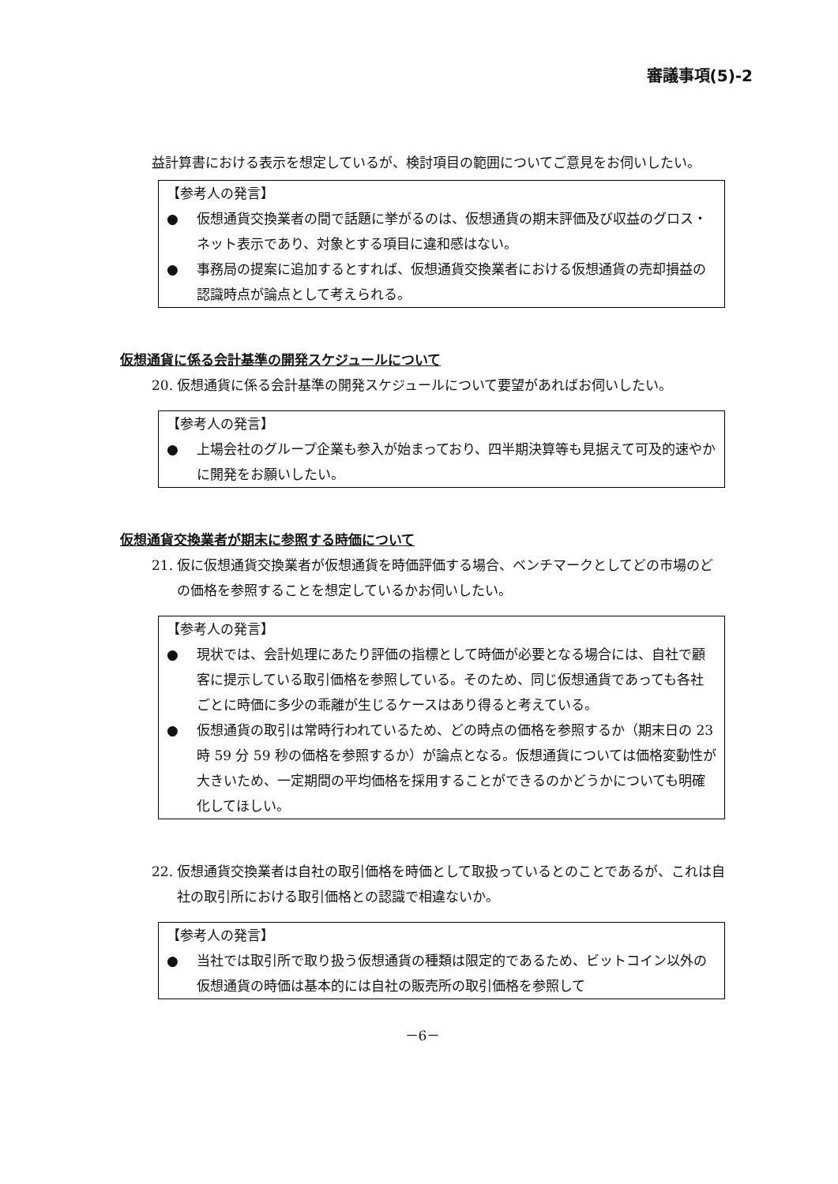審議事項(5)-2
益計算書における表示を想定しているが、検討項目の範囲についてご意見をお伺いしたい。
【参考人の発言】
● 仮想通貨交換業者の間で話題に挙がるのは、仮想通貨の期末評価及び収益のグロス・ネット表示であり、対象とする項目に違和感はない。
● 事務局の提案に追加するとすれば、仮想通貨交換業者における仮想通貨の売却損益の認識時点が論点として考えられる。
仮想通貨に係る会計基準の開発スケジュールについて
20. 仮想通貨に係る会計基準の開発スケジュールについて要望があればお伺いしたい。
【参考人の発言】
● 上場会社のグループ企業も参入が始まっており、四半期決算等も見据えて可及的速やかに開発をお願いしたい。
仮想通貨交換業者が期末に参照する時価について
21. 仮に仮想通貨交換業者が仮想通貨を時価評価する場合、ベンチマークとしてどの市場のどの価格を参照することを想定しているかお伺いしたい。
【参考人の発言】
● 現状では、会計処理にあたり評価の指標として時価が必要となる場合には、自社で顧客に提示している取引価格を参照している。そのため、同じ仮想通貨であっても各社ごとに時価に多少の乖離が生じるケースはあり得ると考えている。
● 仮想通貨の取引は常時行われているため、どの時点の価格を参照するか（期末日の 23 時 59 分 59 秒の価格を参照するか）が論点となる。仮想通貨については価格変動性が大きいため、一定期間の平均価格を採用することができるのかどうかについても明確化してほしい。
22. 仮想通貨交換業者は自社の取引価格を時価として取扱っているとのことであるが、これは自社の取引所における取引価格との認識で相違ないか。
【参考人の発言】
● 当社では取引所で取り扱う仮想通貨の種類は限定的であるため、ビットコイン以外の仮想通貨の時価は基本的には自社の販売所の取引価格を参照して
－6－